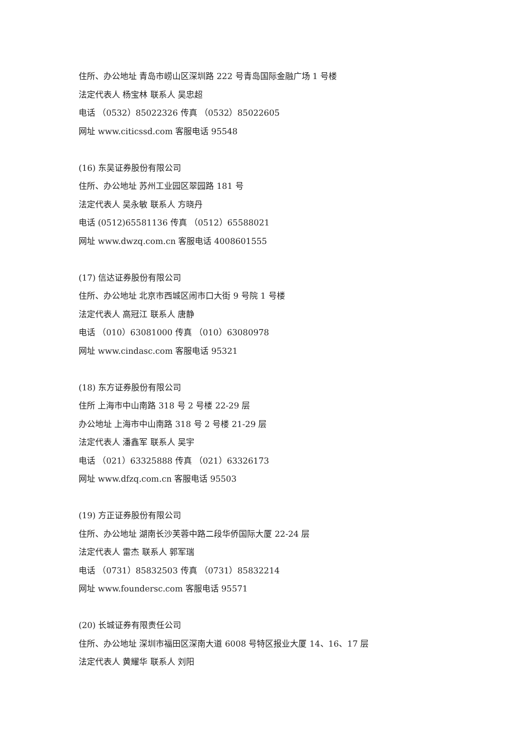住所、办公地址 青岛市崂山区深圳路 222 号青岛国际金融广场 1 号楼
法定代表人 杨宝林 联系人 吴忠超
电话 （0532）85022326 传真 （0532）85022605
网址 www.citicssd.com 客服电话 95548
(16) 东吴证券股份有限公司
住所、办公地址 苏州工业园区翠园路 181 号
法定代表人 吴永敏 联系人 方晓丹
电话 (0512)65581136 传真 （0512）65588021
网址 www.dwzq.com.cn 客服电话 4008601555
(17) 信达证券股份有限公司
住所、办公地址 北京市西城区闹市口大街 9 号院 1 号楼
法定代表人 高冠江 联系人 唐静
电话 （010）63081000 传真 （010）63080978
网址 www.cindasc.com 客服电话 95321
(18) 东方证券股份有限公司
住所 上海市中山南路 318 号 2 号楼 22-29 层
办公地址 上海市中山南路 318 号 2 号楼 21-29 层
法定代表人 潘鑫军 联系人 吴宇
电话 （021）63325888 传真 （021）63326173
网址 www.dfzq.com.cn 客服电话 95503
(19) 方正证券股份有限公司
住所、办公地址 湖南长沙芙蓉中路二段华侨国际大厦 22-24 层
法定代表人 雷杰 联系人 郭军瑞
电话 （0731）85832503 传真 （0731）85832214
网址 www.foundersc.com 客服电话 95571
(20) 长城证券有限责任公司
住所、办公地址 深圳市福田区深南大道 6008 号特区报业大厦 14、16、17 层
法定代表人 黄耀华 联系人 刘阳